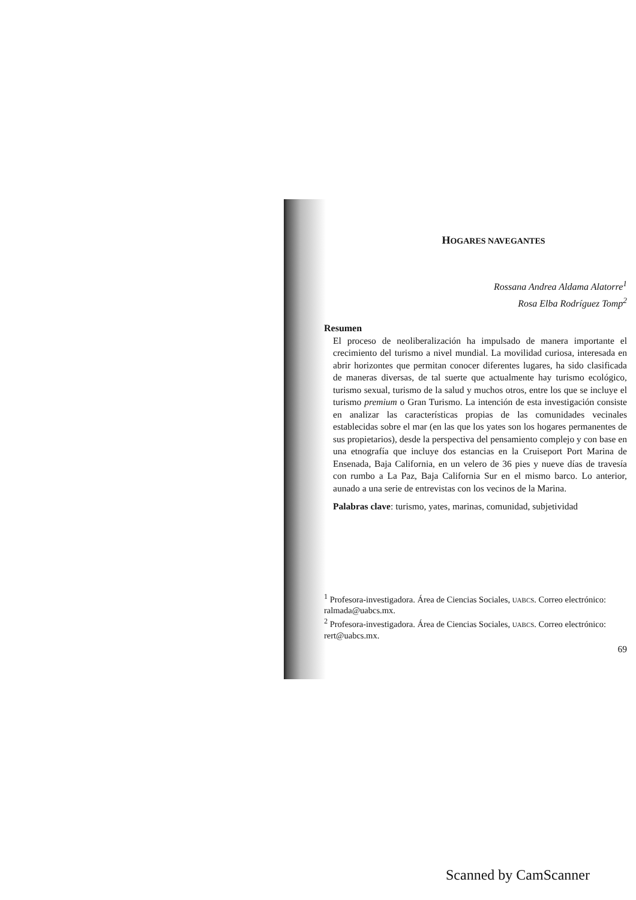HOGARES NAVEGANTES
Rossana Andrea Aldama Alatorre<sup>1</sup>
Rosa Elba Rodríguez Tomp<sup>2</sup>
Resumen
El proceso de neoliberalización ha impulsado de manera importante el crecimiento del turismo a nivel mundial. La movilidad curiosa, interesada en abrir horizontes que permitan conocer diferentes lugares, ha sido clasificada de maneras diversas, de tal suerte que actualmente hay turismo ecológico, turismo sexual, turismo de la salud y muchos otros, entre los que se incluye el turismo premium o Gran Turismo. La intención de esta investigación consiste en analizar las características propias de las comunidades vecinales establecidas sobre el mar (en las que los yates son los hogares permanentes de sus propietarios), desde la perspectiva del pensamiento complejo y con base en una etnografía que incluye dos estancias en la Cruiseport Port Marina de Ensenada, Baja California, en un velero de 36 pies y nueve días de travesía con rumbo a La Paz, Baja California Sur en el mismo barco. Lo anterior, aunado a una serie de entrevistas con los vecinos de la Marina.
Palabras clave: turismo, yates, marinas, comunidad, subjetividad
<sup>1</sup> Profesora-investigadora. Área de Ciencias Sociales, UABCS. Correo electrónico: ralmada@uabcs.mx.
<sup>2</sup> Profesora-investigadora. Área de Ciencias Sociales, UABCS. Correo electrónico: rert@uabcs.mx.
69
Scanned by CamScanner